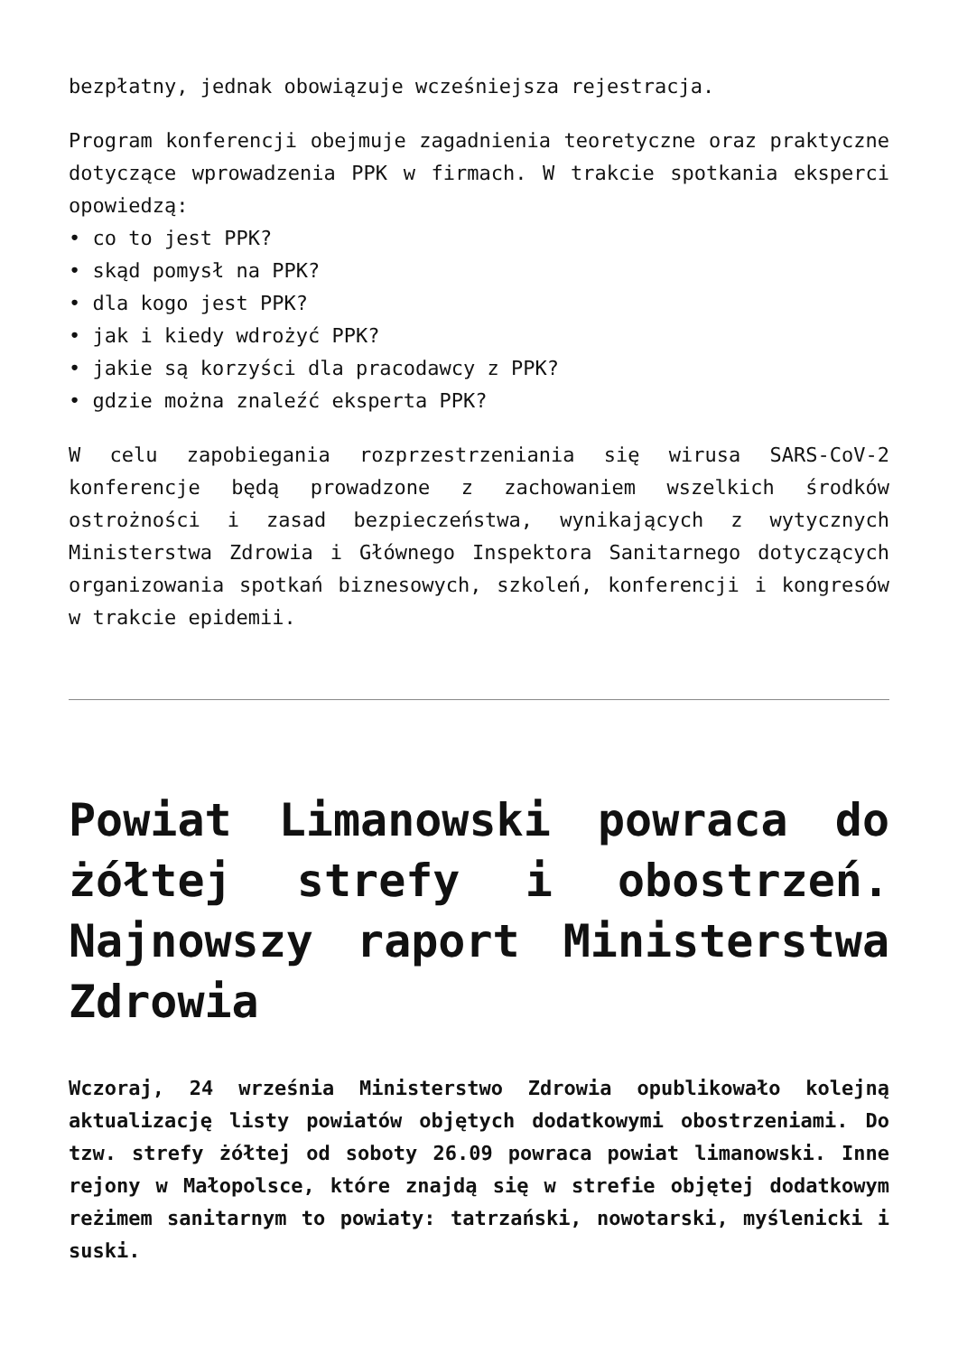bezpłatny, jednak obowiązuje wcześniejsza rejestracja.
Program konferencji obejmuje zagadnienia teoretyczne oraz praktyczne dotyczące wprowadzenia PPK w firmach. W trakcie spotkania eksperci opowiedzą:
• co to jest PPK?
• skąd pomysł na PPK?
• dla kogo jest PPK?
• jak i kiedy wdrożyć PPK?
• jakie są korzyści dla pracodawcy z PPK?
• gdzie można znaleźć eksperta PPK?
W celu zapobiegania rozprzestrzeniania się wirusa SARS-CoV-2 konferencje będą prowadzone z zachowaniem wszelkich środków ostrożności i zasad bezpieczeństwa, wynikających z wytycznych Ministerstwa Zdrowia i Głównego Inspektora Sanitarnego dotyczących organizowania spotkań biznesowych, szkoleń, konferencji i kongresów w trakcie epidemii.
Powiat Limanowski powraca do żółtej strefy i obostrzeń. Najnowszy raport Ministerstwa Zdrowia
Wczoraj, 24 września Ministerstwo Zdrowia opublikowało kolejną aktualizację listy powiatów objętych dodatkowymi obostrzeniami. Do tzw. strefy żółtej od soboty 26.09 powraca powiat limanowski. Inne rejony w Małopolsce, które znajdą się w strefie objętej dodatkowym reżimem sanitarnym to powiaty: tatrzański, nowotarski, myślenicki i suski.